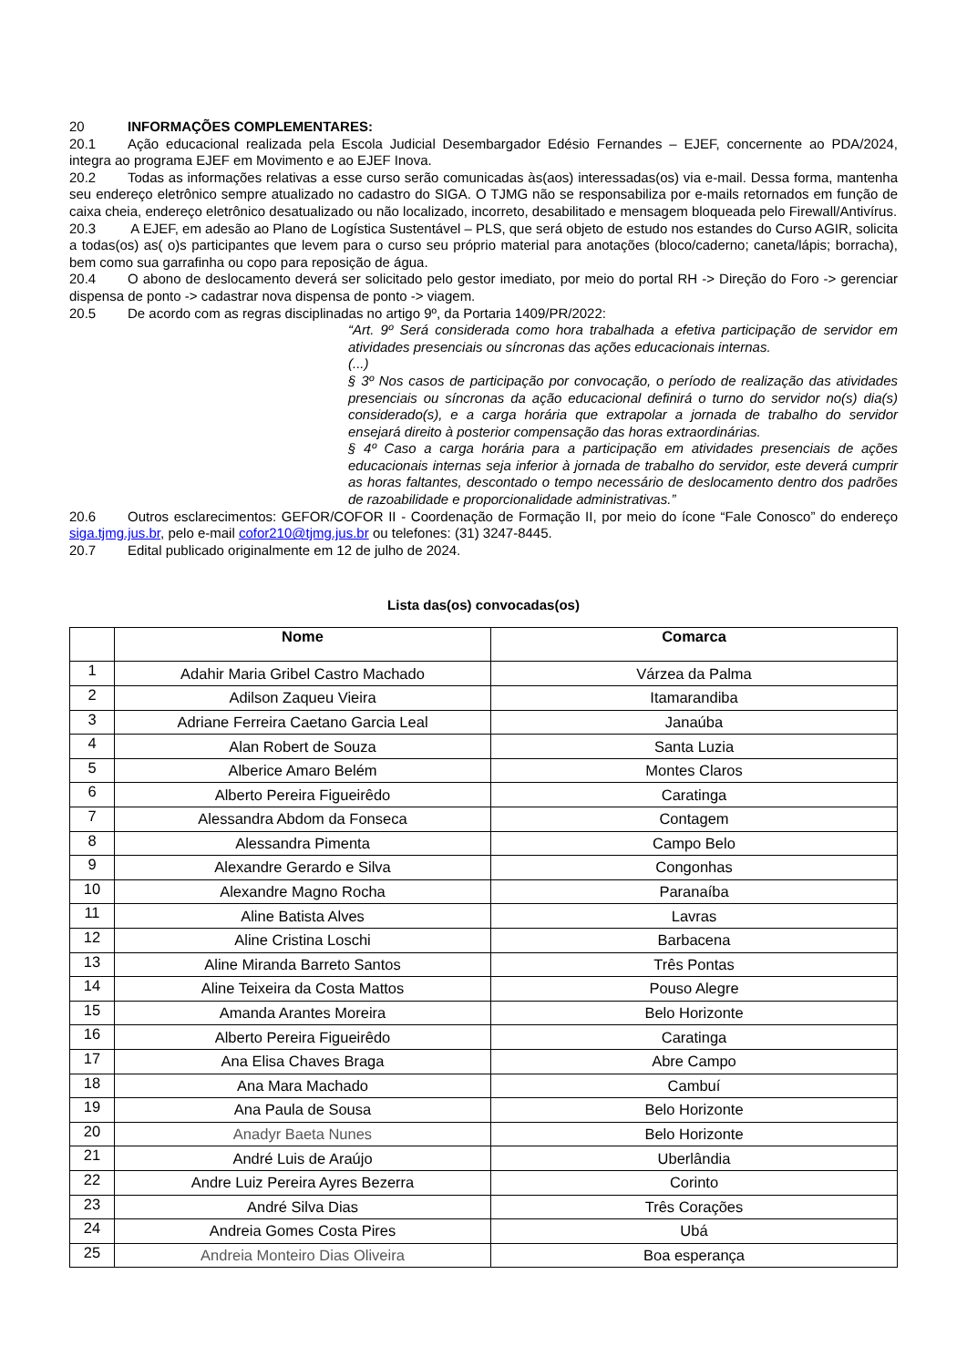20 INFORMAÇÕES COMPLEMENTARES:
20.1 Ação educacional realizada pela Escola Judicial Desembargador Edésio Fernandes – EJEF, concernente ao PDA/2024, integra ao programa EJEF em Movimento e ao EJEF Inova.
20.2 Todas as informações relativas a esse curso serão comunicadas às(aos) interessadas(os) via e-mail. Dessa forma, mantenha seu endereço eletrônico sempre atualizado no cadastro do SIGA. O TJMG não se responsabiliza por e-mails retornados em função de caixa cheia, endereço eletrônico desatualizado ou não localizado, incorreto, desabilitado e mensagem bloqueada pelo Firewall/Antivírus.
20.3 A EJEF, em adesão ao Plano de Logística Sustentável – PLS, que será objeto de estudo nos estandes do Curso AGIR, solicita a todas(os) as( o)s participantes que levem para o curso seu próprio material para anotações (bloco/caderno; caneta/lápis; borracha), bem como sua garrafinha ou copo para reposição de água.
20.4 O abono de deslocamento deverá ser solicitado pelo gestor imediato, por meio do portal RH -> Direção do Foro -> gerenciar dispensa de ponto -> cadastrar nova dispensa de ponto -> viagem.
20.5 De acordo com as regras disciplinadas no artigo 9º, da Portaria 1409/PR/2022:
“Art. 9º Será considerada como hora trabalhada a efetiva participação de servidor em atividades presenciais ou síncronas das ações educacionais internas.
(...)
§ 3º Nos casos de participação por convocação, o período de realização das atividades presenciais ou síncronas da ação educacional definirá o turno do servidor no(s) dia(s) considerado(s), e a carga horária que extrapolar a jornada de trabalho do servidor ensejará direito à posterior compensação das horas extraordinárias.
§ 4º Caso a carga horária para a participação em atividades presenciais de ações educacionais internas seja inferior à jornada de trabalho do servidor, este deverá cumprir as horas faltantes, descontado o tempo necessário de deslocamento dentro dos padrões de razoabilidade e proporcionalidade administrativas.”
20.6 Outros esclarecimentos: GEFOR/COFOR II - Coordenação de Formação II, por meio do ícone “Fale Conosco” do endereço siga.tjmg.jus.br, pelo e-mail cofor210@tjmg.jus.br ou telefones: (31) 3247-8445.
20.7 Edital publicado originalmente em 12 de julho de 2024.
Lista das(os) convocadas(os)
| | Nome | Comarca |
| --- | --- | --- |
| 1 | Adahir Maria Gribel Castro Machado | Várzea da Palma |
| 2 | Adilson Zaqueu Vieira | Itamarandiba |
| 3 | Adriane Ferreira Caetano Garcia Leal | Janaúba |
| 4 | Alan Robert de Souza | Santa Luzia |
| 5 | Alberice Amaro Belém | Montes Claros |
| 6 | Alberto Pereira Figueirêdo | Caratinga |
| 7 | Alessandra Abdom da Fonseca | Contagem |
| 8 | Alessandra Pimenta | Campo Belo |
| 9 | Alexandre Gerardo e Silva | Congonhas |
| 10 | Alexandre Magno Rocha | Paranaíba |
| 11 | Aline Batista Alves | Lavras |
| 12 | Aline Cristina Loschi | Barbacena |
| 13 | Aline Miranda Barreto Santos | Três Pontas |
| 14 | Aline Teixeira da Costa Mattos | Pouso Alegre |
| 15 | Amanda Arantes Moreira | Belo Horizonte |
| 16 | Alberto Pereira Figueirêdo | Caratinga |
| 17 | Ana Elisa Chaves Braga | Abre Campo |
| 18 | Ana Mara Machado | Cambuí |
| 19 | Ana Paula de Sousa | Belo Horizonte |
| 20 | Anadyr Baeta Nunes | Belo Horizonte |
| 21 | André Luis de Araújo | Uberlândia |
| 22 | Andre Luiz Pereira Ayres Bezerra | Corinto |
| 23 | André Silva Dias | Três Corações |
| 24 | Andreia Gomes Costa Pires | Ubá |
| 25 | Andreia Monteiro Dias Oliveira | Boa esperança |